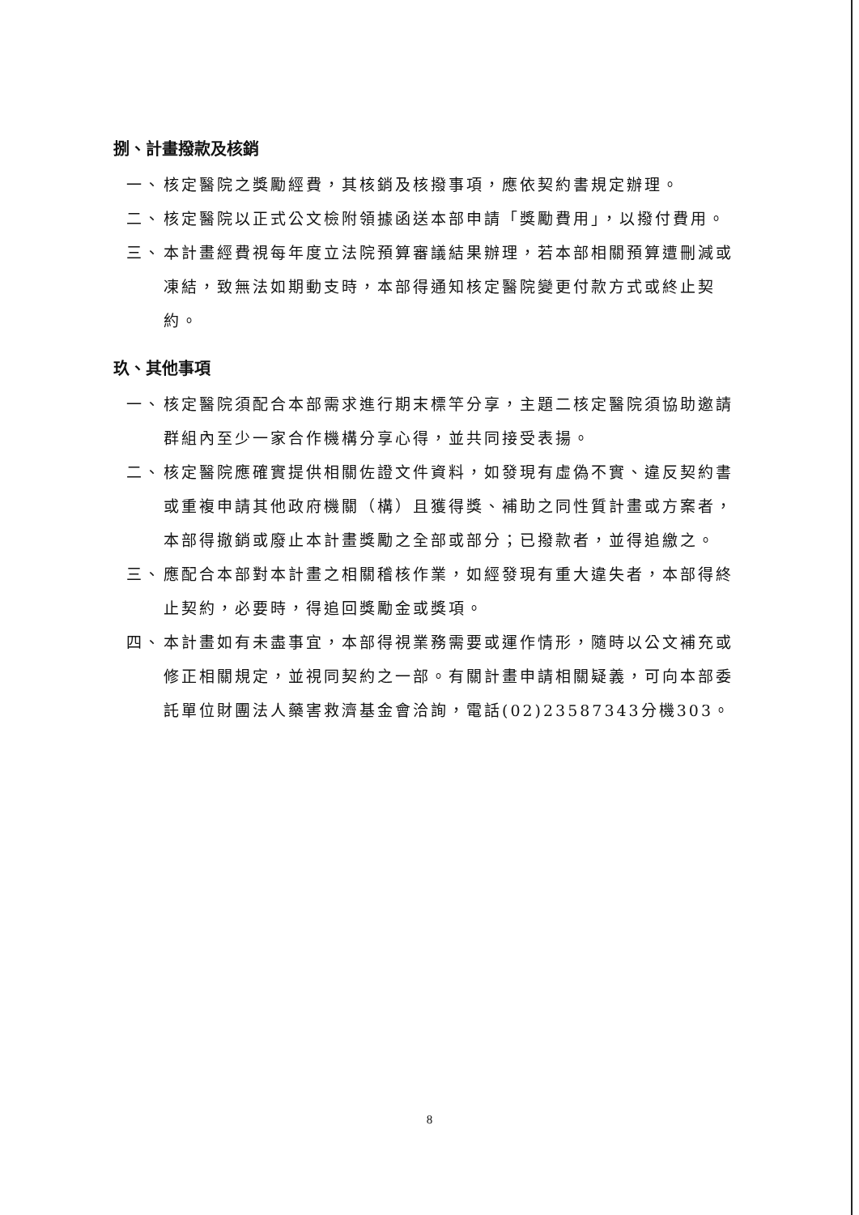捌、計畫撥款及核銷
一、 核定醫院之獎勵經費，其核銷及核撥事項，應依契約書規定辦理。
二、 核定醫院以正式公文檢附領據函送本部申請「獎勵費用」，以撥付費用。
三、 本計畫經費視每年度立法院預算審議結果辦理，若本部相關預算遭刪減或凍結，致無法如期動支時，本部得通知核定醫院變更付款方式或終止契約。
玖、其他事項
一、 核定醫院須配合本部需求進行期末標竿分享，主題二核定醫院須協助邀請群組內至少一家合作機構分享心得，並共同接受表揚。
二、 核定醫院應確實提供相關佐證文件資料，如發現有虛偽不實、違反契約書或重複申請其他政府機關（構）且獲得獎、補助之同性質計畫或方案者，本部得撤銷或廢止本計畫獎勵之全部或部分；已撥款者，並得追繳之。
三、 應配合本部對本計畫之相關稽核作業，如經發現有重大違失者，本部得終止契約，必要時，得追回獎勵金或獎項。
四、 本計畫如有未盡事宜，本部得視業務需要或運作情形，隨時以公文補充或修正相關規定，並視同契約之一部。有關計畫申請相關疑義，可向本部委託單位財團法人藥害救濟基金會洽詢，電話(02)23587343分機303。
8